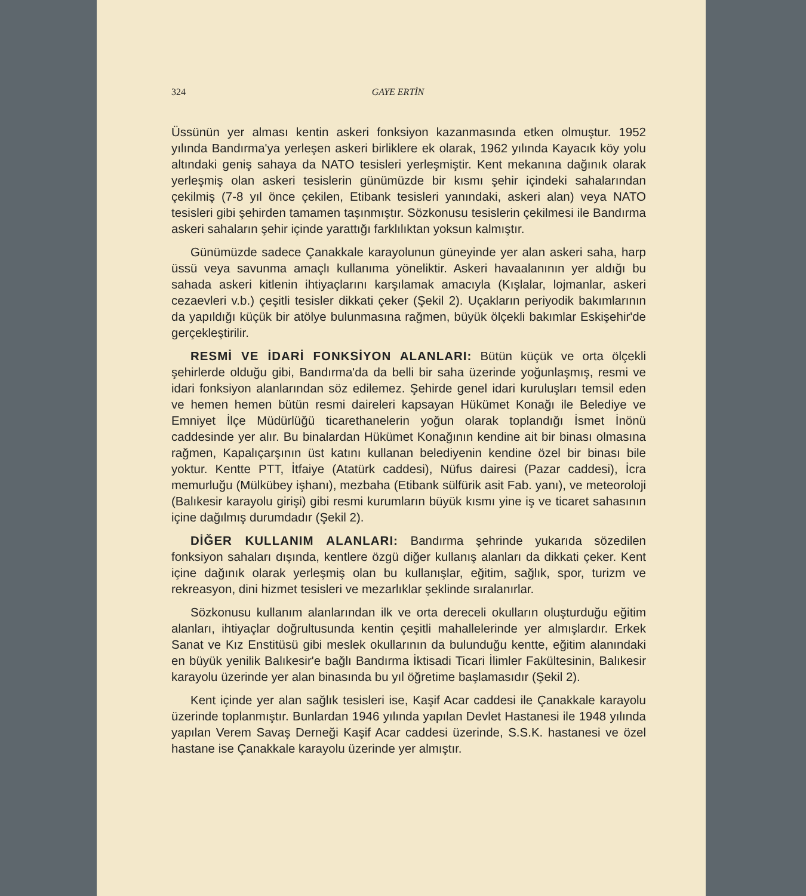324 GAYE ERTİN
Üssünün yer alması kentin askeri fonksiyon kazanmasında etken olmuştur. 1952 yılında Bandırma'ya yerleşen askeri birliklere ek olarak, 1962 yılında Kayacık köy yolu altındaki geniş sahaya da NATO tesisleri yerleşmiştir. Kent mekanına dağınık olarak yerleşmiş olan askeri tesislerin günümüzde bir kısmı şehir içindeki sahalarından çekilmiş (7-8 yıl önce çekilen, Etibank tesisleri yanındaki, askeri alan) veya NATO tesisleri gibi şehirden tamamen taşınmıştır. Sözkonusu tesislerin çekilmesi ile Bandırma askeri sahaların şehir içinde yarattığı farklılıktan yoksun kalmıştır.
Günümüzde sadece Çanakkale karayolunun güneyinde yer alan askeri saha, harp üssü veya savunma amaçlı kullanıma yöneliktir. Askeri havaalanının yer aldığı bu sahada askeri kitlenin ihtiyaçlarını karşılamak amacıyla (Kışlalar, lojmanlar, askeri cezaevleri v.b.) çeşitli tesisler dikkati çeker (Şekil 2). Uçakların periyodik bakımlarının da yapıldığı küçük bir atölye bulunmasına rağmen, büyük ölçekli bakımlar Eskişehir'de gerçekleştirilir.
RESMİ VE İDARİ FONKSİYON ALANLARI: Bütün küçük ve orta ölçekli şehirlerde olduğu gibi, Bandırma'da da belli bir saha üzerinde yoğunlaşmış, resmi ve idari fonksiyon alanlarından söz edilemez. Şehirde genel idari kuruluşları temsil eden ve hemen hemen bütün resmi daireleri kapsayan Hükümet Konağı ile Belediye ve Emniyet İlçe Müdürlüğü ticarethanelerin yoğun olarak toplandığı İsmet İnönü caddesinde yer alır. Bu binalardan Hükümet Konağının kendine ait bir binası olmasına rağmen, Kapalıçarşının üst katını kullanan belediyenin kendine özel bir binası bile yoktur. Kentte PTT, İtfaiye (Atatürk caddesi), Nüfus dairesi (Pazar caddesi), İcra memurluğu (Mülkübey işhanı), mezbaha (Etibank sülfürik asit Fab. yanı), ve meteoroloji (Balıkesir karayolu girişi) gibi resmi kurumların büyük kısmı yine iş ve ticaret sahasının içine dağılmış durumdadır (Şekil 2).
DİĞER KULLANIM ALANLARI: Bandırma şehrinde yukarıda sözedilen fonksiyon sahaları dışında, kentlere özgü diğer kullanış alanları da dikkati çeker. Kent içine dağınık olarak yerleşmiş olan bu kullanışlar, eğitim, sağlık, spor, turizm ve rekreasyon, dini hizmet tesisleri ve mezarlıklar şeklinde sıralanırlar.
Sözkonusu kullanım alanlarından ilk ve orta dereceli okulların oluşturduğu eğitim alanları, ihtiyaçlar doğrultusunda kentin çeşitli mahallelerinde yer almışlardır. Erkek Sanat ve Kız Enstitüsü gibi meslek okullarının da bulunduğu kentte, eğitim alanındaki en büyük yenilik Balıkesir'e bağlı Bandırma İktisadi Ticari İlimler Fakültesinin, Balıkesir karayolu üzerinde yer alan binasında bu yıl öğretime başlamasıdır (Şekil 2).
Kent içinde yer alan sağlık tesisleri ise, Kaşif Acar caddesi ile Çanakkale karayolu üzerinde toplanmıştır. Bunlardan 1946 yılında yapılan Devlet Hastanesi ile 1948 yılında yapılan Verem Savaş Derneği Kaşif Acar caddesi üzerinde, S.S.K. hastanesi ve özel hastane ise Çanakkale karayolu üzerinde yer almıştır.